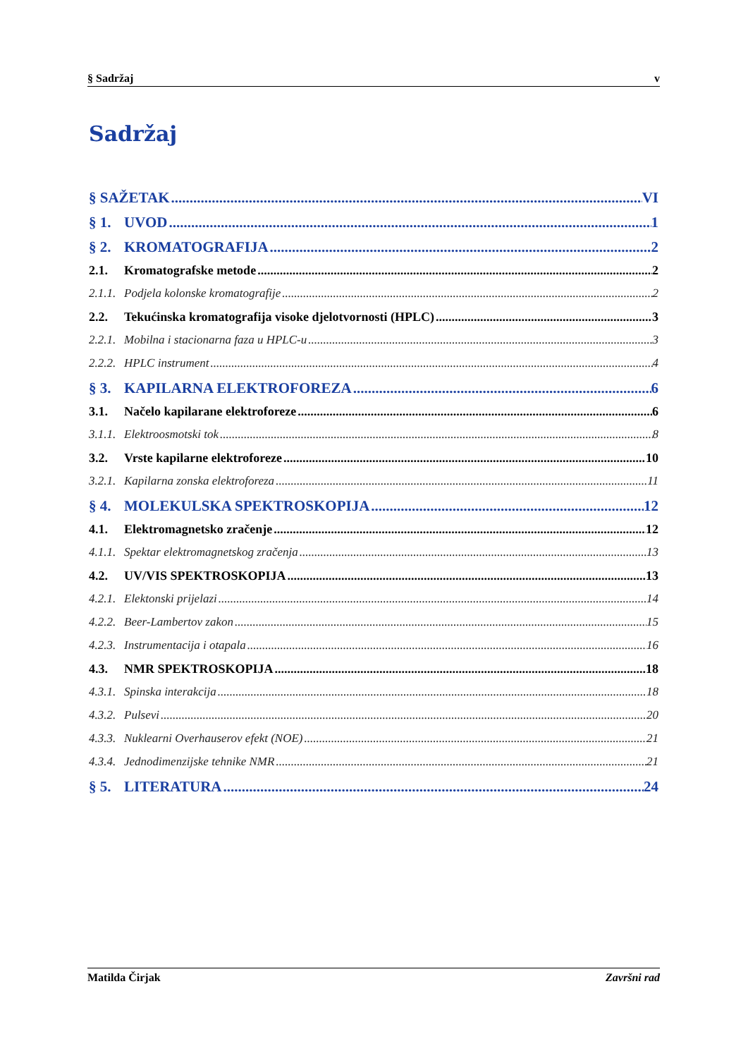§ Sadržaj v
Sadržaj
§ SAŽETAK VI
§ 1. UVOD 1
§ 2. KROMATOGRAFIJA 2
2.1. Kromatografske metode 2
2.1.1. Podjela kolonske kromatografije 2
2.2. Tekućinska kromatografija visoke djelotvornosti (HPLC) 3
2.2.1. Mobilna i stacionarna faza u HPLC-u 3
2.2.2. HPLC instrument 4
§ 3. KAPILARNA ELEKTROFOREZA 6
3.1. Načelo kapilarane elektroforeze 6
3.1.1. Elektroosmotski tok 8
3.2. Vrste kapilarne elektroforeze 10
3.2.1. Kapilarna zonska elektroforeza 11
§ 4. MOLEKULSKA SPEKTROSKOPIJA 12
4.1. Elektromagnetsko zračenje 12
4.1.1. Spektar elektromagnetskog zračenja 13
4.2. UV/VIS SPEKTROSKOPIJA 13
4.2.1. Elektonski prijelazi 14
4.2.2. Beer-Lambertov zakon 15
4.2.3. Instrumentacija i otapala 16
4.3. NMR SPEKTROSKOPIJA 18
4.3.1. Spinska interakcija 18
4.3.2. Pulsevi 20
4.3.3. Nuklearni Overhauserov efekt (NOE) 21
4.3.4. Jednodimenzijske tehnike NMR 21
§ 5. LITERATURA 24
Matilda Čirjak Završni rad